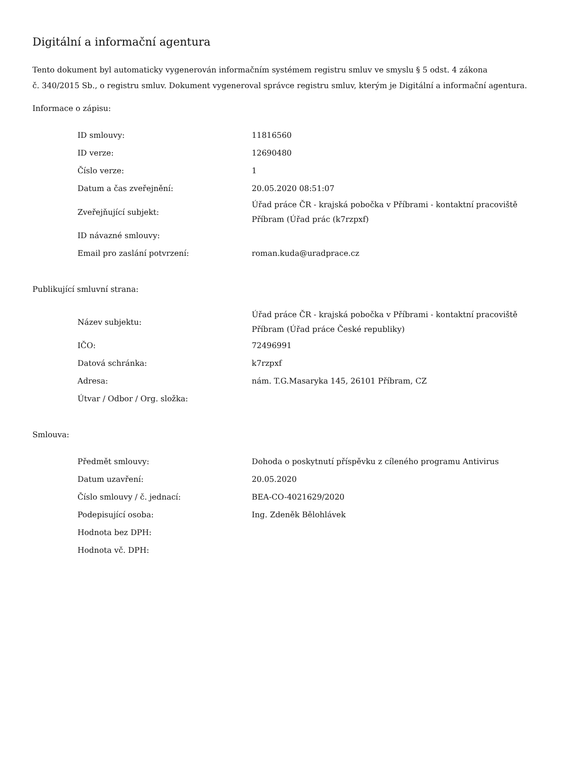Digitální a informační agentura
Tento dokument byl automaticky vygenerován informačním systémem registru smluv ve smyslu § 5 odst. 4 zákona
č. 340/2015 Sb., o registru smluv. Dokument vygeneroval správce registru smluv, kterým je Digitální a informační agentura.
Informace o zápisu:
| ID smlouvy: | 11816560 |
| ID verze: | 12690480 |
| Číslo verze: | 1 |
| Datum a čas zveřejnění: | 20.05.2020 08:51:07 |
| Zveřejňující subjekt: | Úřad práce ČR - krajská pobočka v Příbrami - kontaktní pracoviště Příbram (Úřad prác (k7rzpxf) |
| ID návazné smlouvy: | |
| Email pro zaslání potvrzení: | roman.kuda@uradprace.cz |
Publikující smluvní strana:
| Název subjektu: | Úřad práce ČR - krajská pobočka v Příbrami - kontaktní pracoviště Příbram (Úřad práce České republiky) |
| IČO: | 72496991 |
| Datová schránka: | k7rzpxf |
| Adresa: | nám. T.G.Masaryka 145, 26101 Příbram, CZ |
| Útvar / Odbor / Org. složka: | |
Smlouva:
| Předmět smlouvy: | Dohoda o poskytnutí příspěvku z cíleného programu Antivirus |
| Datum uzavření: | 20.05.2020 |
| Číslo smlouvy / č. jednací: | BEA-CO-4021629/2020 |
| Podepisující osoba: | Ing. Zdeněk Bělohlávek |
| Hodnota bez DPH: | |
| Hodnota vč. DPH: | |